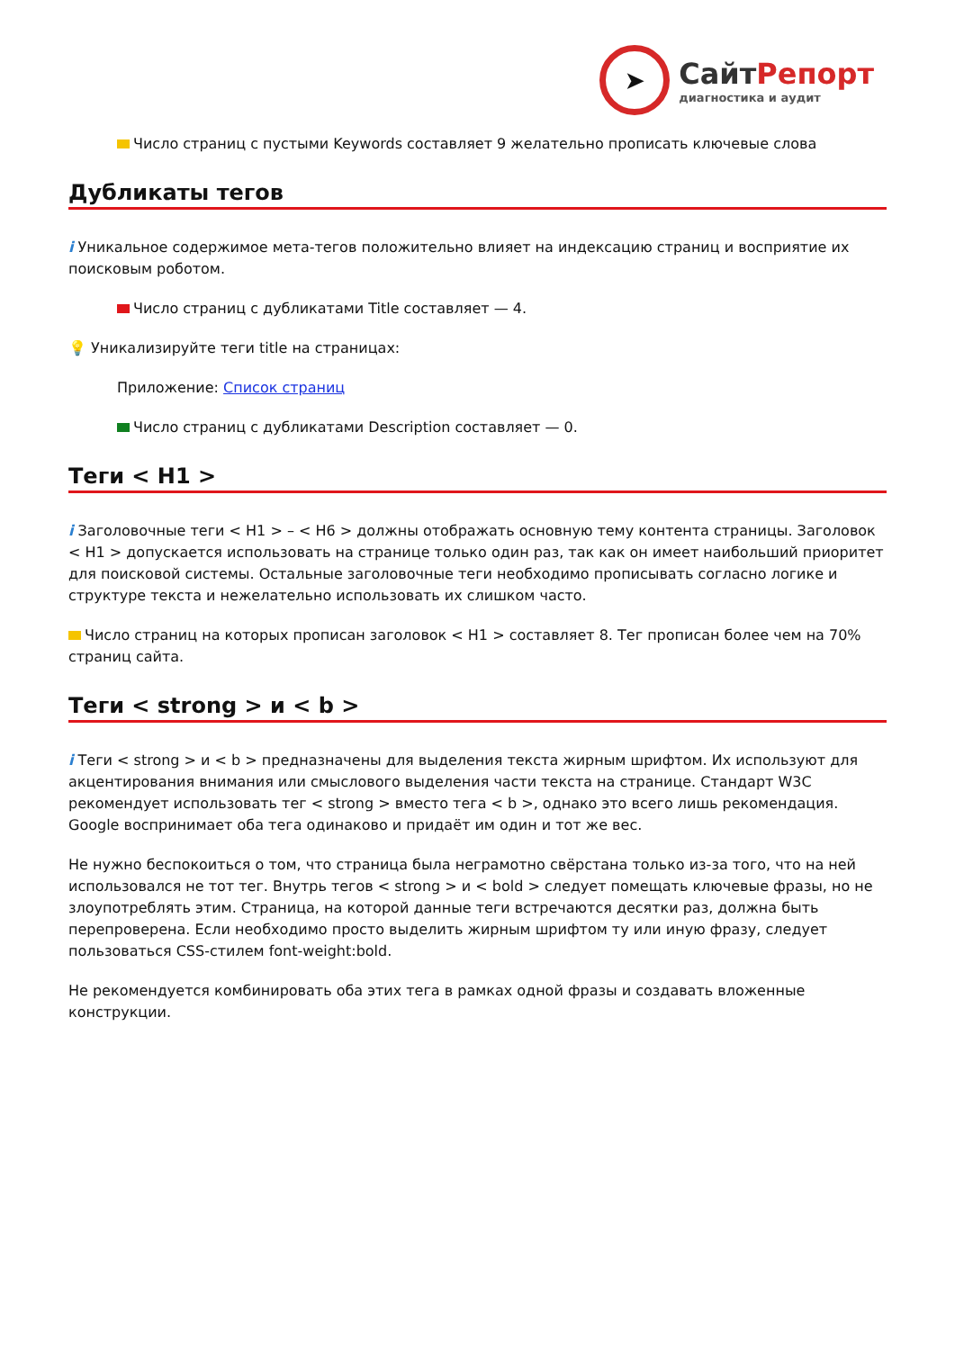➤
СайтРепорт
диагностика и аудит
Число страниц с пустыми Keywords составляет 9 желательно прописать ключевые слова
Дубликаты тегов
i Уникальное содержимое мета-тегов положительно влияет на индексацию страниц и восприятие их поисковым роботом.
Число страниц с дубликатами Title составляет — 4.
💡 Уникализируйте теги title на страницах:
Приложение: Список страниц
Число страниц с дубликатами Description составляет — 0.
Теги < H1 >
i Заголовочные теги < H1 > – < H6 > должны отображать основную тему контента страницы. Заголовок < H1 > допускается использовать на странице только один раз, так как он имеет наибольший приоритет для поисковой системы. Остальные заголовочные теги необходимо прописывать согласно логике и структуре текста и нежелательно использовать их слишком часто.
Число страниц на которых прописан заголовок < H1 > составляет 8. Тег прописан более чем на 70% страниц сайта.
Теги < strong > и < b >
i Теги < strong > и < b > предназначены для выделения текста жирным шрифтом. Их используют для акцентирования внимания или смыслового выделения части текста на странице. Стандарт W3C рекомендует использовать тег < strong > вместо тега < b >, однако это всего лишь рекомендация. Google воспринимает оба тега одинаково и придаёт им один и тот же вес.
Не нужно беспокоиться о том, что страница была неграмотно свёрстана только из-за того, что на ней использовался не тот тег. Внутрь тегов < strong > и < bold > следует помещать ключевые фразы, но не злоупотреблять этим. Страница, на которой данные теги встречаются десятки раз, должна быть перепроверена. Если необходимо просто выделить жирным шрифтом ту или иную фразу, следует пользоваться CSS-стилем font-weight:bold.
Не рекомендуется комбинировать оба этих тега в рамках одной фразы и создавать вложенные конструкции.